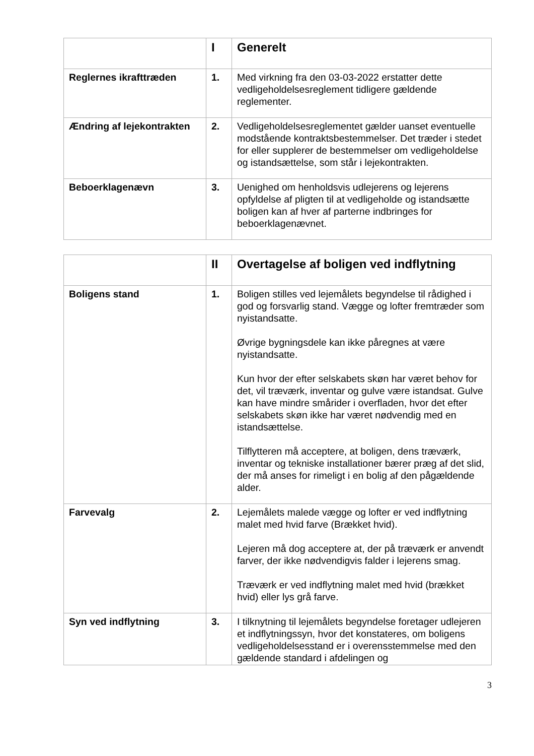| | I | Generelt |
| Reglernes ikrafttræden | 1. | Med virkning fra den 03-03-2022 erstatter dette vedligeholdelsesreglement tidligere gældende reglementer. |
| Ændring af lejekontrakten | 2. | Vedligeholdelsesreglementet gælder uanset eventuelle modstående kontraktsbestemmelser. Det træder i stedet for eller supplerer de bestemmelser om vedligeholdelse og istandsættelse, som står i lejekontrakten. |
| Beboerklagenævn | 3. | Uenighed om henholdsvis udlejerens og lejerens opfyldelse af pligten til at vedligeholde og istandsætte boligen kan af hver af parterne indbringes for beboerklagenævnet. |
| | II | Overtagelse af boligen ved indflytning |
| Boligens stand | 1. | Boligen stilles ved lejemålets begyndelse til rådighed i god og forsvarlig stand. Vægge og lofter fremtræder som nyistandsatte. Øvrige bygningsdele kan ikke påregnes at være nyistandsatte. Kun hvor der efter selskabets skøn har været behov for det, vil træværk, inventar og gulve være istandsat. Gulve kan have mindre smårider i overfladen, hvor det efter selskabets skøn ikke har været nødvendig med en istandsættelse. Tilflytteren må acceptere, at boligen, dens træværk, inventar og tekniske installationer bærer præg af det slid, der må anses for rimeligt i en bolig af den pågældende alder. |
| Farvevalg | 2. | Lejemålets malede vægge og lofter er ved indflytning malet med hvid farve (Brækket hvid). Lejeren må dog acceptere at, der på træværk er anvendt farver, der ikke nødvendigvis falder i lejerens smag. Træværk er ved indflytning malet med hvid (brækket hvid) eller lys grå farve. |
| Syn ved indflytning | 3. | I tilknytning til lejemålets begyndelse foretager udlejeren et indflytningssyn, hvor det konstateres, om boligens vedligeholdelsesstand er i overensstemmelse med den gældende standard i afdelingen og |
3